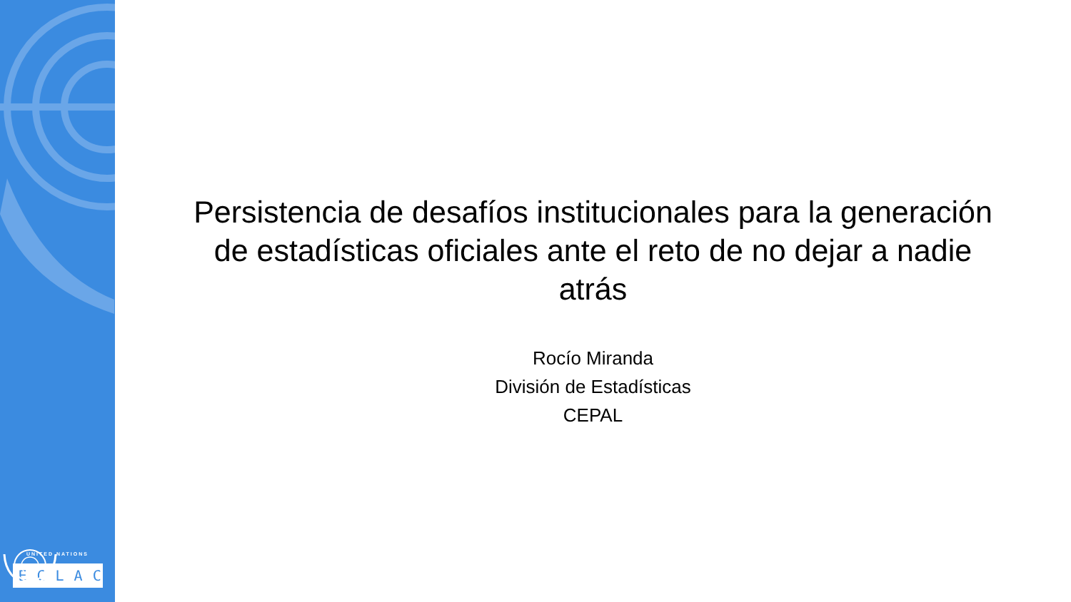UNITED NATIONS
ECLAC
Persistencia de desafíos institucionales para la generación de estadísticas oficiales ante el reto de no dejar a nadie atrás
Rocío Miranda
División de Estadísticas
CEPAL